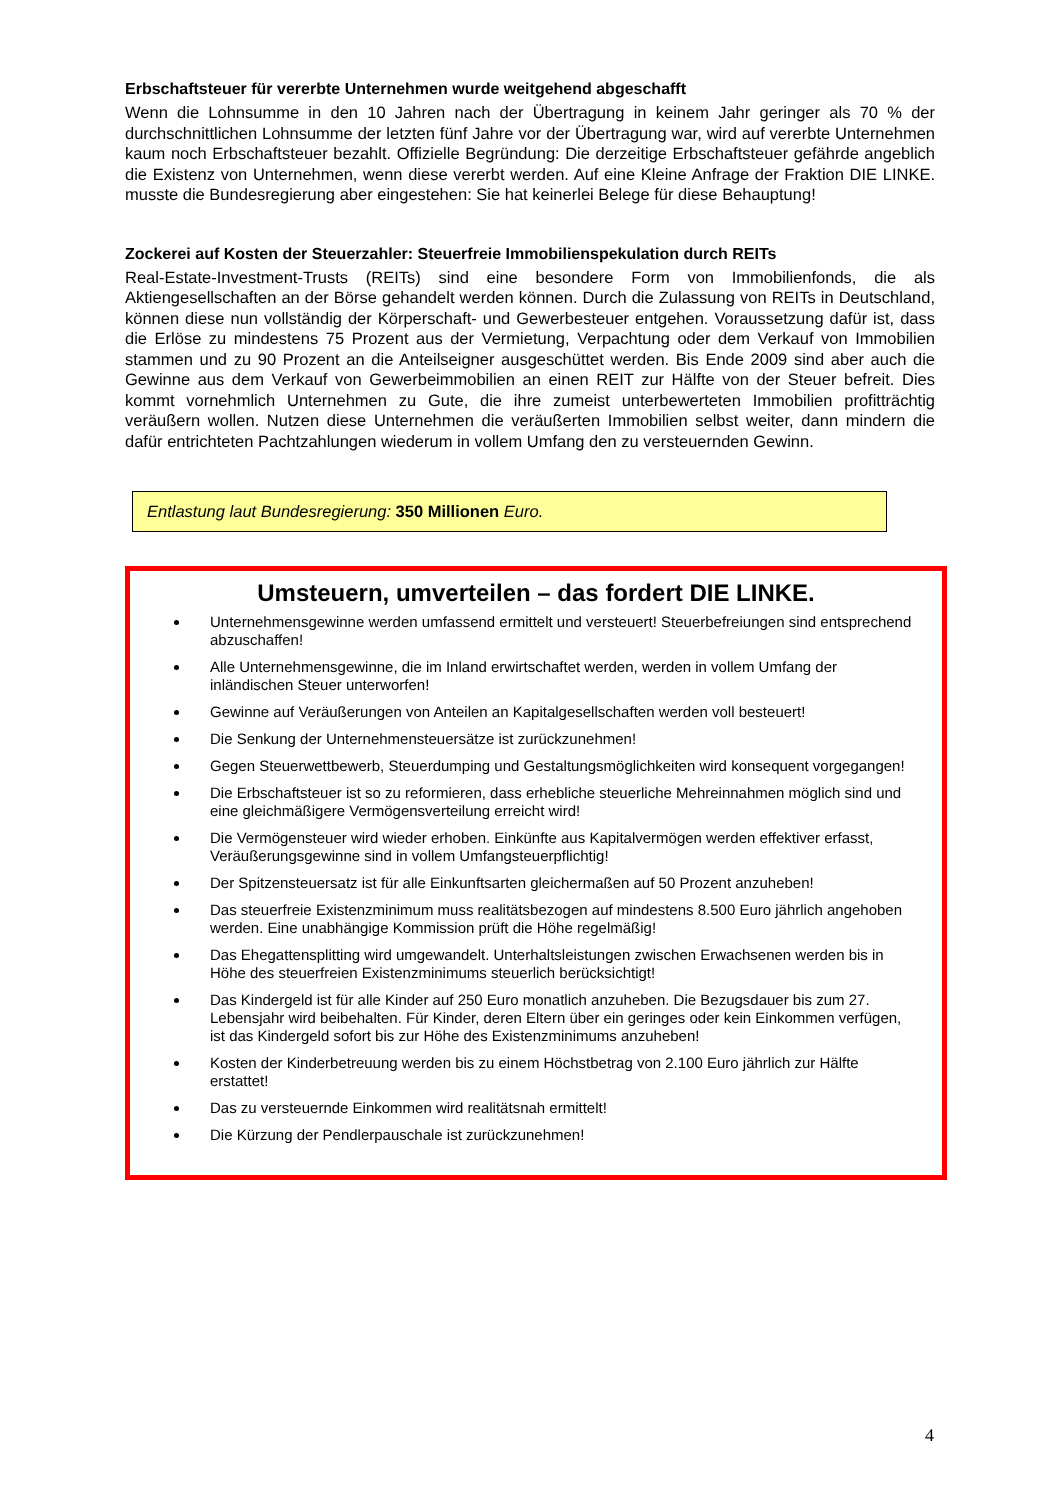Erbschaftsteuer für vererbte Unternehmen wurde weitgehend abgeschafft
Wenn die Lohnsumme in den 10 Jahren nach der Übertragung in keinem Jahr geringer als 70 % der durchschnittlichen Lohnsumme der letzten fünf Jahre vor der Übertragung war, wird auf vererbte Unternehmen kaum noch Erbschaftsteuer bezahlt. Offizielle Begründung: Die derzeitige Erbschaftsteuer gefährde angeblich die Existenz von Unternehmen, wenn diese vererbt werden. Auf eine Kleine Anfrage der Fraktion DIE LINKE. musste die Bundesregierung aber eingestehen: Sie hat keinerlei Belege für diese Behauptung!
Zockerei auf Kosten der Steuerzahler: Steuerfreie Immobilienspekulation durch REITs
Real-Estate-Investment-Trusts (REITs) sind eine besondere Form von Immobilienfonds, die als Aktiengesellschaften an der Börse gehandelt werden können. Durch die Zulassung von REITs in Deutschland, können diese nun vollständig der Körperschaft- und Gewerbesteuer entgehen. Voraussetzung dafür ist, dass die Erlöse zu mindestens 75 Prozent aus der Vermietung, Verpachtung oder dem Verkauf von Immobilien stammen und zu 90 Prozent an die Anteilseigner ausgeschüttet werden. Bis Ende 2009 sind aber auch die Gewinne aus dem Verkauf von Gewerbeimmobilien an einen REIT zur Hälfte von der Steuer befreit. Dies kommt vornehmlich Unternehmen zu Gute, die ihre zumeist unterbewerteten Immobilien profitträchtig veräußern wollen. Nutzen diese Unternehmen die veräußerten Immobilien selbst weiter, dann mindern die dafür entrichteten Pachtzahlungen wiederum in vollem Umfang den zu versteuernden Gewinn.
Entlastung laut Bundesregierung: 350 Millionen Euro.
Umsteuern, umverteilen – das fordert DIE LINKE.
Unternehmensgewinne werden umfassend ermittelt und versteuert! Steuerbefreiungen sind entsprechend abzuschaffen!
Alle Unternehmensgewinne, die im Inland erwirtschaftet werden, werden in vollem Umfang der inländischen Steuer unterworfen!
Gewinne auf Veräußerungen von Anteilen an Kapitalgesellschaften werden voll besteuert!
Die Senkung der Unternehmensteuersätze ist zurückzunehmen!
Gegen Steuerwettbewerb, Steuerdumping und Gestaltungsmöglichkeiten wird konsequent vorgegangen!
Die Erbschaftsteuer ist so zu reformieren, dass erhebliche steuerliche Mehreinnahmen möglich sind und eine gleichmäßigere Vermögensverteilung erreicht wird!
Die Vermögensteuer wird wieder erhoben. Einkünfte aus Kapitalvermögen werden effektiver erfasst, Veräußerungsgewinne sind in vollem Umfangsteuerpflichtig!
Der Spitzensteuersatz ist für alle Einkunftsarten gleichermaßen auf 50 Prozent anzuheben!
Das steuerfreie Existenzminimum muss realitätsbezogen auf mindestens 8.500 Euro jährlich angehoben werden. Eine unabhängige Kommission prüft die Höhe regelmäßig!
Das Ehegattensplitting wird umgewandelt. Unterhaltsleistungen zwischen Erwachsenen werden bis in Höhe des steuerfreien Existenzminimums steuerlich berücksichtigt!
Das Kindergeld ist für alle Kinder auf 250 Euro monatlich anzuheben. Die Bezugsdauer bis zum 27. Lebensjahr wird beibehalten. Für Kinder, deren Eltern über ein geringes oder kein Einkommen verfügen, ist das Kindergeld sofort bis zur Höhe des Existenzminimums anzuheben!
Kosten der Kinderbetreuung werden bis zu einem Höchstbetrag von 2.100 Euro jährlich zur Hälfte erstattet!
Das zu versteuernde Einkommen wird realitätsnah ermittelt!
Die Kürzung der Pendlerpauschale ist zurückzunehmen!
4